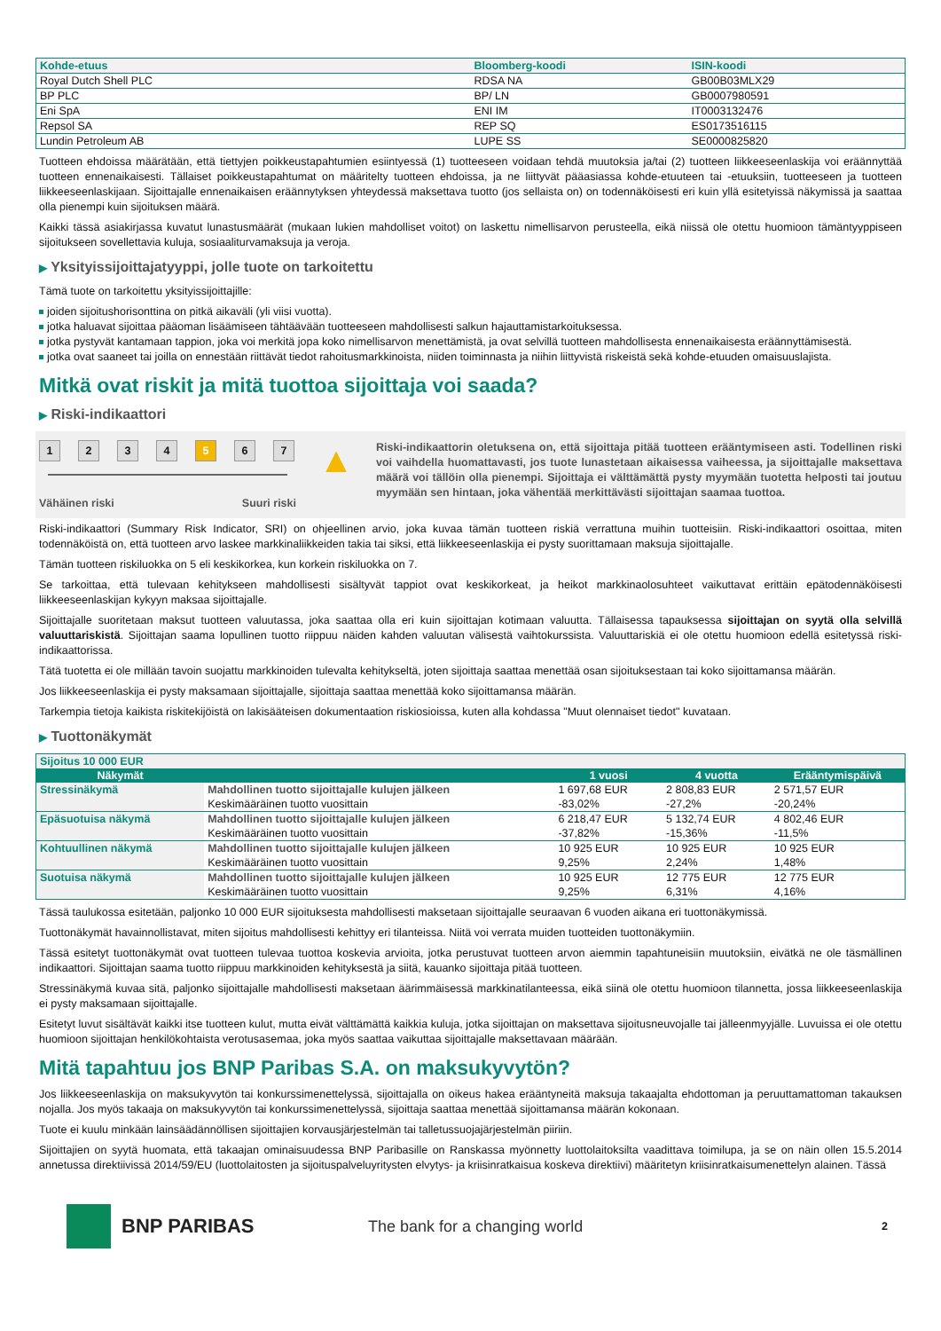| Kohde-etuus | Bloomberg-koodi | ISIN-koodi |
| --- | --- | --- |
| Royal Dutch Shell PLC | RDSA NA | GB00B03MLX29 |
| BP PLC | BP/ LN | GB0007980591 |
| Eni SpA | ENI IM | IT0003132476 |
| Repsol SA | REP SQ | ES0173516115 |
| Lundin Petroleum AB | LUPE SS | SE0000825820 |
Tuotteen ehdoissa määrätään, että tiettyjen poikkeustapahtumien esiintyessä (1) tuotteeseen voidaan tehdä muutoksia ja/tai (2) tuotteen liikkeeseenlaskija voi eräännyttää tuotteen ennenaikaisesti. Tällaiset poikkeustapahtumat on määritelty tuotteen ehdoissa, ja ne liittyvät pääasiassa kohde-etuuteen tai -etuuksiin, tuotteeseen ja tuotteen liikkeeseenlaskijaan. Sijoittajalle ennenaikaisen eräännytyksen yhteydessä maksettava tuotto (jos sellaista on) on todennäköisesti eri kuin yllä esitetyissä näkymissä ja saattaa olla pienempi kuin sijoituksen määrä.
Kaikki tässä asiakirjassa kuvatut lunastusmäärät (mukaan lukien mahdolliset voitot) on laskettu nimellisarvon perusteella, eikä niissä ole otettu huomioon tämäntyyppiseen sijoitukseen sovellettavia kuluja, sosiaaliturvamaksuja ja veroja.
▶ Yksityissijoittajatyyppi, jolle tuote on tarkoitettu
Tämä tuote on tarkoitettu yksityissijoittajille:
joiden sijoitushorisonttina on pitkä aikaväli (yli viisi vuotta).
jotka haluavat sijoittaa pääoman lisäämiseen tähtäävään tuotteeseen mahdollisesti salkun hajauttamistarkoituksessa.
jotka pystyvät kantamaan tappion, joka voi merkitä jopa koko nimellisarvon menettämistä, ja ovat selvillä tuotteen mahdollisesta ennenaikaisesta eräännyttämisestä.
jotka ovat saaneet tai joilla on ennestään riittävät tiedot rahoitusmarkkinoista, niiden toiminnasta ja niihin liittyvistä riskeistä sekä kohde-etuuden omaisuuslajista.
Mitkä ovat riskit ja mitä tuottoa sijoittaja voi saada?
▶ Riski-indikaattori
1 2 3 4 5 6 7
Vähäinen riski Suuri riski
▲
Riski-indikaattorin oletuksena on, että sijoittaja pitää tuotteen erääntymiseen asti. Todellinen riski voi vaihdella huomattavasti, jos tuote lunastetaan aikaisessa vaiheessa, ja sijoittajalle maksettava määrä voi tällöin olla pienempi. Sijoittaja ei välttämättä pysty myymään tuotetta helposti tai joutuu myymään sen hintaan, joka vähentää merkittävästi sijoittajan saamaa tuottoa.
Riski-indikaattori (Summary Risk Indicator, SRI) on ohjeellinen arvio, joka kuvaa tämän tuotteen riskiä verrattuna muihin tuotteisiin. Riski-indikaattori osoittaa, miten todennäköistä on, että tuotteen arvo laskee markkinaliikkeiden takia tai siksi, että liikkeeseenlaskija ei pysty suorittamaan maksuja sijoittajalle.
Tämän tuotteen riskiluokka on 5 eli keskikorkea, kun korkein riskiluokka on 7.
Se tarkoittaa, että tulevaan kehitykseen mahdollisesti sisältyvät tappiot ovat keskikorkeat, ja heikot markkinaolosuhteet vaikuttavat erittäin epätodennäköisesti liikkeeseenlaskijan kykyyn maksaa sijoittajalle.
Sijoittajalle suoritetaan maksut tuotteen valuutassa, joka saattaa olla eri kuin sijoittajan kotimaan valuutta. Tällaisessa tapauksessa sijoittajan on syytä olla selvillä valuuttariskistä. Sijoittajan saama lopullinen tuotto riippuu näiden kahden valuutan välisestä vaihtokurssista. Valuuttariskiä ei ole otettu huomioon edellä esitetyssä riski-indikaattorissa.
Tätä tuotetta ei ole millään tavoin suojattu markkinoiden tulevalta kehitykseltä, joten sijoittaja saattaa menettää osan sijoituksestaan tai koko sijoittamansa määrän.
Jos liikkeeseenlaskija ei pysty maksamaan sijoittajalle, sijoittaja saattaa menettää koko sijoittamansa määrän.
Tarkempia tietoja kaikista riskitekijöistä on lakisääteisen dokumentaation riskiosioissa, kuten alla kohdassa "Muut olennaiset tiedot" kuvataan.
▶ Tuottonäkymät
| Sijoitus 10 000 EUR | | | | |
| Näkymät | | 1 vuosi | 4 vuotta | Erääntymispäivä |
| Stressinäkymä | Mahdollinen tuotto sijoittajalle kulujen jälkeen | 1 697,68 EUR | 2 808,83 EUR | 2 571,57 EUR |
| | Keskimääräinen tuotto vuosittain | -83,02% | -27,2% | -20,24% |
| Epäsuotuisa näkymä | Mahdollinen tuotto sijoittajalle kulujen jälkeen | 6 218,47 EUR | 5 132,74 EUR | 4 802,46 EUR |
| | Keskimääräinen tuotto vuosittain | -37,82% | -15,36% | -11,5% |
| Kohtuullinen näkymä | Mahdollinen tuotto sijoittajalle kulujen jälkeen | 10 925 EUR | 10 925 EUR | 10 925 EUR |
| | Keskimääräinen tuotto vuosittain | 9,25% | 2,24% | 1,48% |
| Suotuisa näkymä | Mahdollinen tuotto sijoittajalle kulujen jälkeen | 10 925 EUR | 12 775 EUR | 12 775 EUR |
| | Keskimääräinen tuotto vuosittain | 9,25% | 6,31% | 4,16% |
Tässä taulukossa esitetään, paljonko 10 000 EUR sijoituksesta mahdollisesti maksetaan sijoittajalle seuraavan 6 vuoden aikana eri tuottonäkymissä.
Tuottonäkymät havainnollistavat, miten sijoitus mahdollisesti kehittyy eri tilanteissa. Niitä voi verrata muiden tuotteiden tuottonäkymiin.
Tässä esitetyt tuottonäkymät ovat tuotteen tulevaa tuottoa koskevia arvioita, jotka perustuvat tuotteen arvon aiemmin tapahtuneisiin muutoksiin, eivätkä ne ole täsmällinen indikaattori. Sijoittajan saama tuotto riippuu markkinoiden kehityksestä ja siitä, kauanko sijoittaja pitää tuotteen.
Stressinäkymä kuvaa sitä, paljonko sijoittajalle mahdollisesti maksetaan äärimmäisessä markkinatilanteessa, eikä siinä ole otettu huomioon tilannetta, jossa liikkeeseenlaskija ei pysty maksamaan sijoittajalle.
Esitetyt luvut sisältävät kaikki itse tuotteen kulut, mutta eivät välttämättä kaikkia kuluja, jotka sijoittajan on maksettava sijoitusneuvojalle tai jälleenmyyjälle. Luvuissa ei ole otettu huomioon sijoittajan henkilökohtaista verotusasemaa, joka myös saattaa vaikuttaa sijoittajalle maksettavaan määrään.
Mitä tapahtuu jos BNP Paribas S.A. on maksukyvytön?
Jos liikkeeseenlaskija on maksukyvytön tai konkurssimenettelyssä, sijoittajalla on oikeus hakea erääntyneitä maksuja takaajalta ehdottoman ja peruuttamattoman takauksen nojalla. Jos myös takaaja on maksukyvytön tai konkurssimenettelyssä, sijoittaja saattaa menettää sijoittamansa määrän kokonaan.
Tuote ei kuulu minkään lainsäädännöllisen sijoittajien korvausjärjestelmän tai talletussuojajärjestelmän piiriin.
Sijoittajien on syytä huomata, että takaajan ominaisuudessa BNP Paribasille on Ranskassa myönnetty luottolaitoksilta vaadittava toimilupa, ja se on näin ollen 15.5.2014 annetussa direktiivissä 2014/59/EU (luottolaitosten ja sijoituspalveluyritysten elvytys- ja kriisinratkaisua koskeva direktiivi) määritetyn kriisinratkaisumenettelyn alainen. Tässä
BNP PARIBAS
The bank for a changing world
2